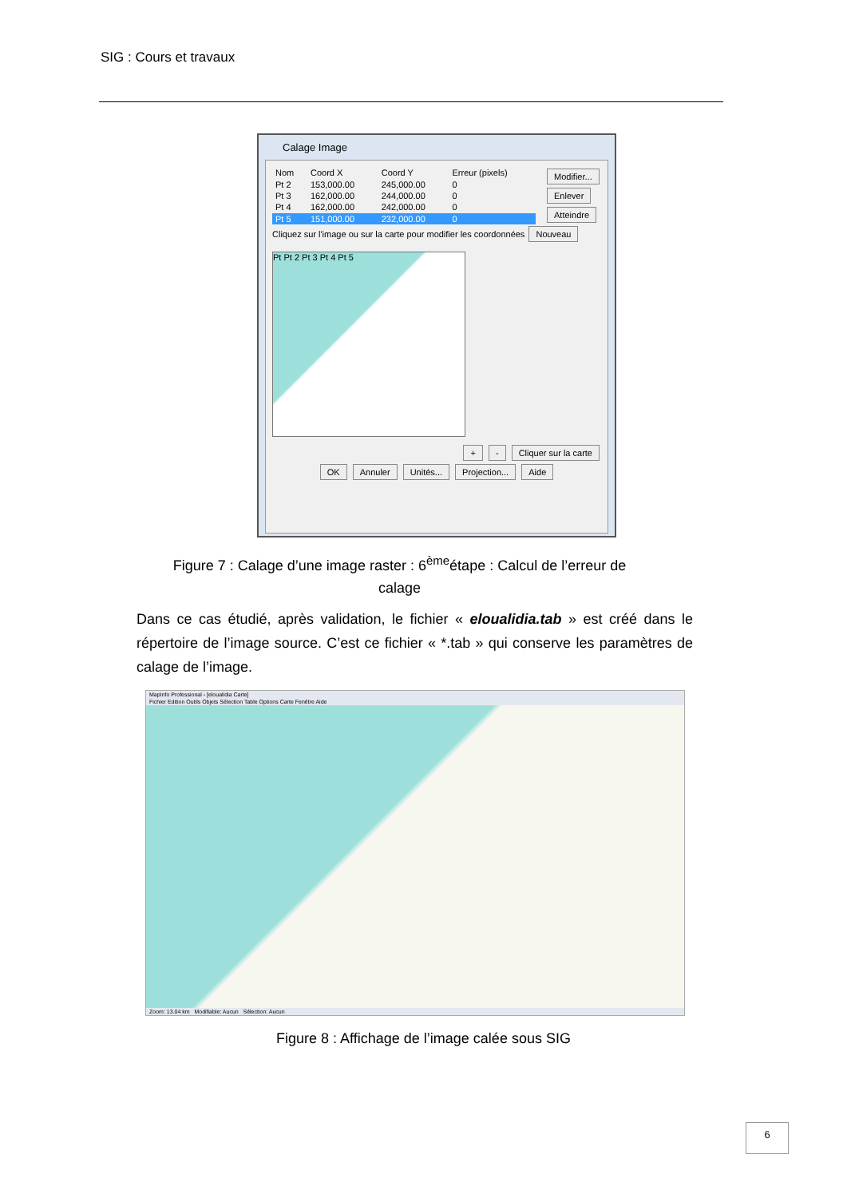SIG : Cours et travaux
Calage Image
| Nom | Coord X | Coord Y | Erreur (pixels) |
| --- | --- | --- | --- |
| Pt 2 | 153,000.00 | 245,000.00 | 0 |
| Pt 3 | 162,000.00 | 244,000.00 | 0 |
| Pt 4 | 162,000.00 | 242,000.00 | 0 |
| Pt 5 | 151,000.00 | 232,000.00 | 0 |
Modifier... Enlever Atteindre
Cliquez sur l'image ou sur la carte pour modifier les coordonnées Nouveau
Pt Pt 2 Pt 3 Pt 4 Pt 5
+ - Cliquer sur la carte
OK Annuler Unités... Projection... Aide
Figure 7 : Calage d’une image raster : 6<sup>ème</sup>étape : Calcul de l’erreur de
calage
Dans ce cas étudié, après validation, le fichier « eloualidia.tab » est créé dans le répertoire de l’image source. C’est ce fichier « *.tab » qui conserve les paramètres de calage de l’image.
MapInfo Professional - [eloualidia Carte]
Fichier Edition Outils Objets Sélection Table Options Carte Fenêtre Aide
Zoom: 13.04 km Modifiable: Aucun Sélection: Aucun
Figure 8 : Affichage de l’image calée sous SIG
6